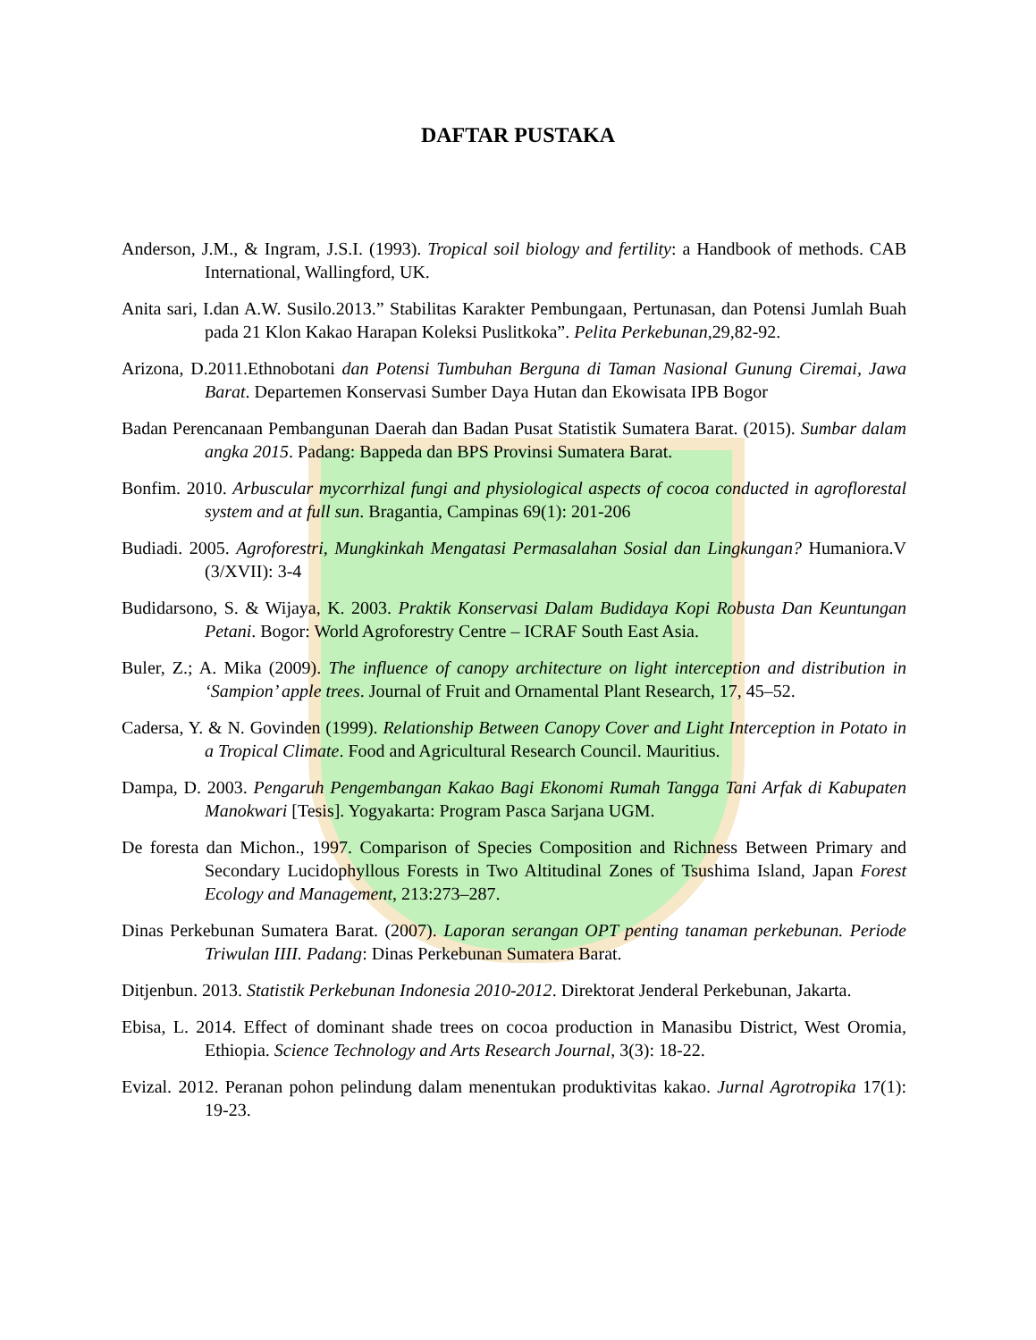DAFTAR PUSTAKA
Anderson, J.M., & Ingram, J.S.I. (1993). Tropical soil biology and fertility: a Handbook of methods. CAB International, Wallingford, UK.
Anita sari, I.dan A.W. Susilo.2013.” Stabilitas Karakter Pembungaan, Pertunasan, dan Potensi Jumlah Buah pada 21 Klon Kakao Harapan Koleksi Puslitkoka”. Pelita Perkebunan,29,82-92.
Arizona, D.2011.Ethnobotani dan Potensi Tumbuhan Berguna di Taman Nasional Gunung Ciremai, Jawa Barat. Departemen Konservasi Sumber Daya Hutan dan Ekowisata IPB Bogor
Badan Perencanaan Pembangunan Daerah dan Badan Pusat Statistik Sumatera Barat. (2015). Sumbar dalam angka 2015. Padang: Bappeda dan BPS Provinsi Sumatera Barat.
Bonfim. 2010. Arbuscular mycorrhizal fungi and physiological aspects of cocoa conducted in agroflorestal system and at full sun. Bragantia, Campinas 69(1): 201-206
Budiadi. 2005. Agroforestri, Mungkinkah Mengatasi Permasalahan Sosial dan Lingkungan? Humaniora.V (3/XVII): 3-4
Budidarsono, S. & Wijaya, K. 2003. Praktik Konservasi Dalam Budidaya Kopi Robusta Dan Keuntungan Petani. Bogor: World Agroforestry Centre – ICRAF South East Asia.
Buler, Z.; A. Mika (2009). The influence of canopy architecture on light interception and distribution in ‘Sampion’ apple trees. Journal of Fruit and Ornamental Plant Research, 17, 45–52.
Cadersa, Y. & N. Govinden (1999). Relationship Between Canopy Cover and Light Interception in Potato in a Tropical Climate. Food and Agricultural Research Council. Mauritius.
Dampa, D. 2003. Pengaruh Pengembangan Kakao Bagi Ekonomi Rumah Tangga Tani Arfak di Kabupaten Manokwari [Tesis]. Yogyakarta: Program Pasca Sarjana UGM.
De foresta dan Michon., 1997. Comparison of Species Composition and Richness Between Primary and Secondary Lucidophyllous Forests in Two Altitudinal Zones of Tsushima Island, Japan Forest Ecology and Management, 213:273–287.
Dinas Perkebunan Sumatera Barat. (2007). Laporan serangan OPT penting tanaman perkebunan. Periode Triwulan IIII. Padang: Dinas Perkebunan Sumatera Barat.
Ditjenbun. 2013. Statistik Perkebunan Indonesia 2010-2012. Direktorat Jenderal Perkebunan, Jakarta.
Ebisa, L. 2014. Effect of dominant shade trees on cocoa production in Manasibu District, West Oromia, Ethiopia. Science Technology and Arts Research Journal, 3(3): 18-22.
Evizal. 2012. Peranan pohon pelindung dalam menentukan produktivitas kakao. Jurnal Agrotropika 17(1): 19-23.